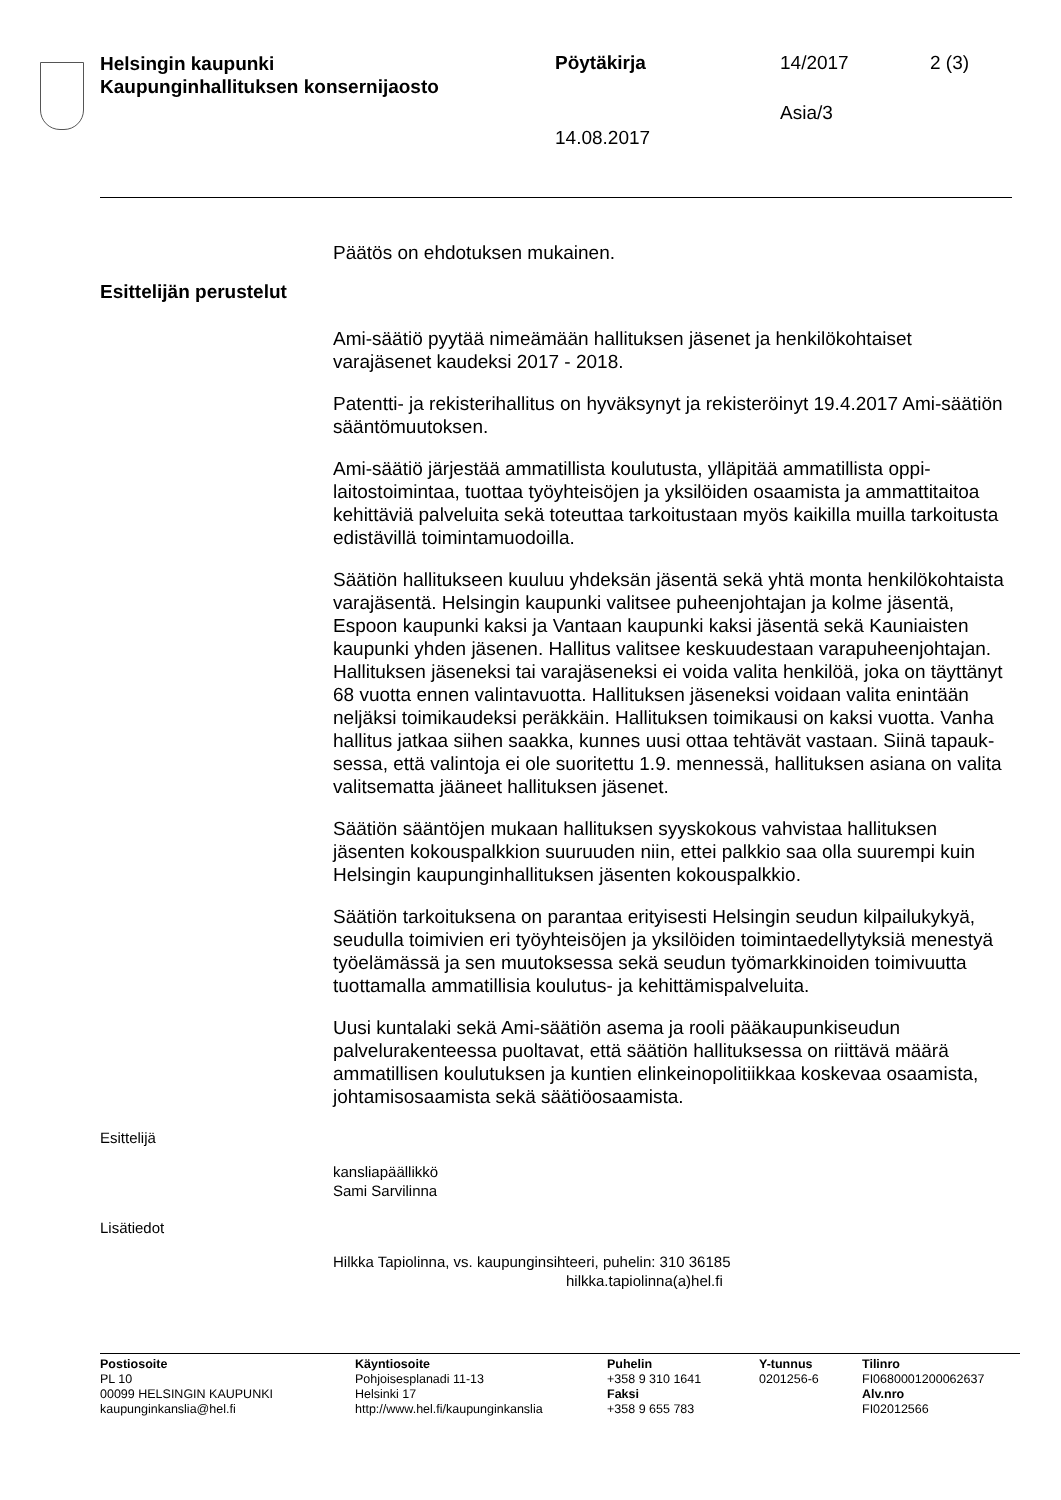Helsingin kaupunki
Kaupunginhallituksen konsernijaosto
Pöytäkirja 14/2017 2 (3)
Asia/3
14.08.2017
Päätös on ehdotuksen mukainen.
Esittelijän perustelut
Ami-säätiö pyytää nimeämään hallituksen jäsenet ja henkilökohtaiset varajäsenet kaudeksi 2017 - 2018.
Patentti- ja rekisterihallitus on hyväksynyt ja rekisteröinyt 19.4.2017 Ami-säätiön sääntömuutoksen.
Ami-säätiö järjestää ammatillista koulutusta, ylläpitää ammatillista oppi­laitostoimintaa, tuottaa työyhteisöjen ja yksilöiden osaamista ja ammat­titaitoa kehittäviä palveluita sekä toteuttaa tarkoitustaan myös kaikilla muilla tarkoitusta edistävillä toimintamuodoilla.
Säätiön hallitukseen kuuluu yhdeksän jäsentä sekä yhtä monta henkilö­kohtaista varajäsentä. Helsingin kaupunki valitsee puheenjohtajan ja kolme jäsentä, Espoon kaupunki kaksi ja Vantaan kaupunki kaksi jä­sentä sekä Kauniaisten kaupunki yhden jäsenen. Hallitus valitsee kes­kuudestaan varapuheenjohtajan. Hallituksen jäseneksi tai varajäsenek­si ei voida valita henkilöä, joka on täyttänyt 68 vuotta ennen valinta­vuotta. Hallituksen jäseneksi voidaan valita enintään neljäksi toimikau­deksi peräkkäin. Hallituksen toimikausi on kaksi vuotta. Vanha hallitus jatkaa siihen saakka, kunnes uusi ottaa tehtävät vastaan. Siinä tapauk­sessa, että valintoja ei ole suoritettu 1.9. mennessä, hallituksen asiana on valita valitsematta jääneet hallituksen jäsenet.
Säätiön sääntöjen mukaan hallituksen syyskokous vahvistaa hallituk­sen jäsenten kokouspalkkion suuruuden niin, ettei palkkio saa olla suu­rempi kuin Helsingin kaupunginhallituksen jäsenten kokouspalkkio.
Säätiön tarkoituksena on parantaa erityisesti Helsingin seudun kilpailu­kykyä, seudulla toimivien eri työyhteisöjen ja yksilöiden toimintaedelly­tyksiä menestyä työelämässä ja sen muutoksessa sekä seudun työ­markkinoiden toimivuutta tuottamalla ammatillisia koulutus- ja kehittä­mispalveluita.
Uusi kuntalaki sekä Ami-säätiön asema ja rooli pääkaupunkiseudun palvelurakenteessa puoltavat, että säätiön hallituksessa on riittävä määrä ammatillisen koulutuksen ja kuntien elinkeinopolitiikkaa koske­vaa osaamista, johtamisosaamista sekä säätiöosaamista.
Esittelijä
kansliapäällikkö
Sami Sarvilinna
Lisätiedot
Hilkka Tapiolinna, vs. kaupunginsihteeri, puhelin: 310 36185
hilkka.tapiolinna(a)hel.fi
Postiosoite
PL 10
00099 HELSINGIN KAUPUNKI
kaupunginkanslia@hel.fi
Käyntiosoite
Pohjoisesplanadi 11-13
Helsinki 17
http://www.hel.fi/kaupunginkanslia
Puhelin
+358 9 310 1641
Faksi
+358 9 655 783
Y-tunnus
0201256-6
Tilinro
FI0680001200062637
Alv.nro
FI02012566